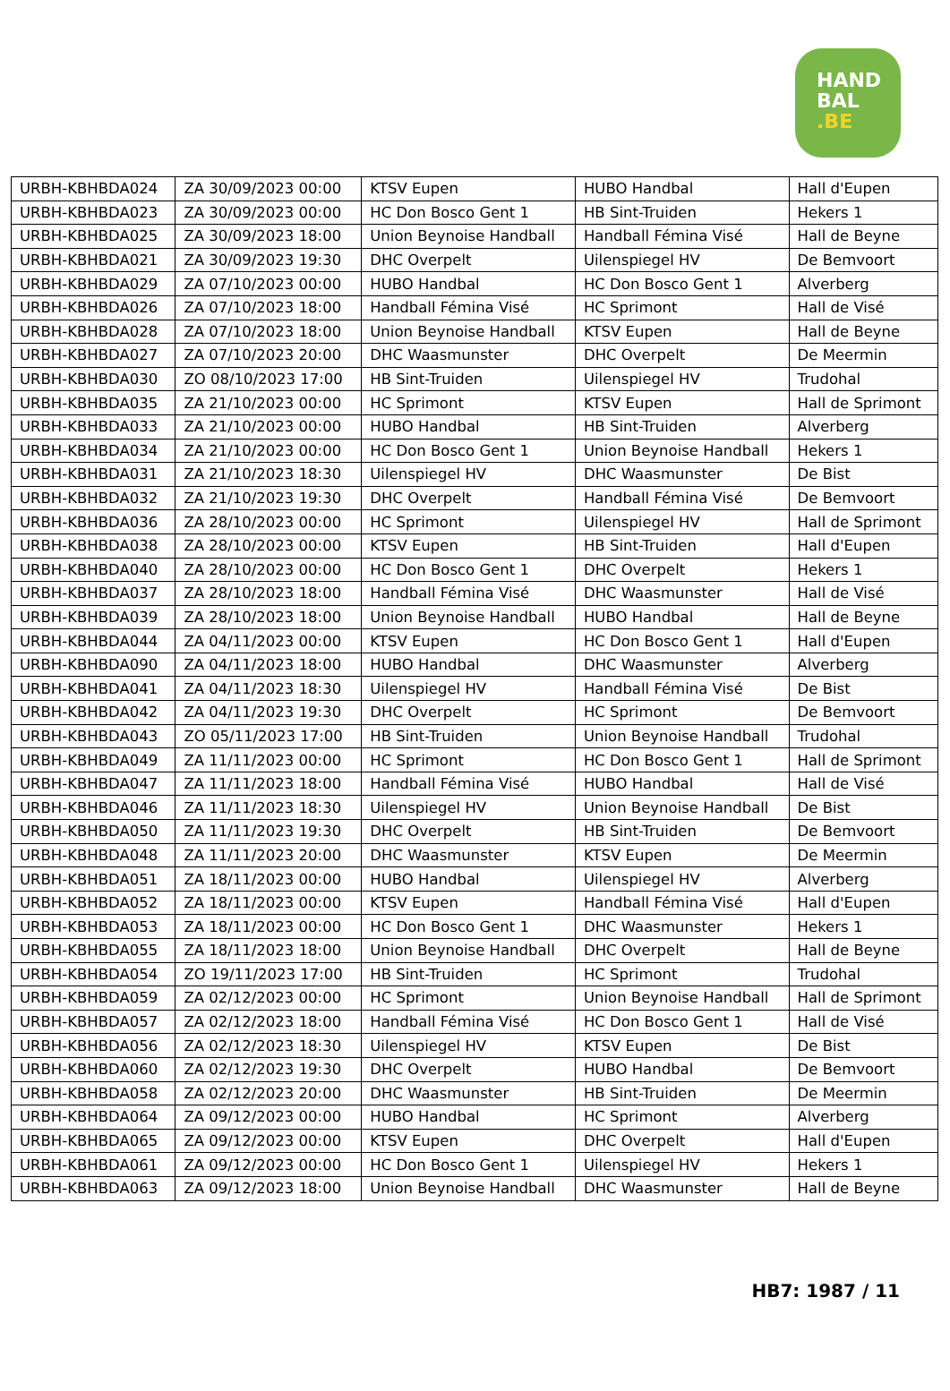HAND
BAL
.BE
| URBH-KBHBDA024 | ZA 30/09/2023 00:00 | KTSV Eupen | HUBO Handbal | Hall d'Eupen |
| URBH-KBHBDA023 | ZA 30/09/2023 00:00 | HC Don Bosco Gent 1 | HB Sint-Truiden | Hekers 1 |
| URBH-KBHBDA025 | ZA 30/09/2023 18:00 | Union Beynoise Handball | Handball Fémina Visé | Hall de Beyne |
| URBH-KBHBDA021 | ZA 30/09/2023 19:30 | DHC Overpelt | Uilenspiegel HV | De Bemvoort |
| URBH-KBHBDA029 | ZA 07/10/2023 00:00 | HUBO Handbal | HC Don Bosco Gent 1 | Alverberg |
| URBH-KBHBDA026 | ZA 07/10/2023 18:00 | Handball Fémina Visé | HC Sprimont | Hall de Visé |
| URBH-KBHBDA028 | ZA 07/10/2023 18:00 | Union Beynoise Handball | KTSV Eupen | Hall de Beyne |
| URBH-KBHBDA027 | ZA 07/10/2023 20:00 | DHC Waasmunster | DHC Overpelt | De Meermin |
| URBH-KBHBDA030 | ZO 08/10/2023 17:00 | HB Sint-Truiden | Uilenspiegel HV | Trudohal |
| URBH-KBHBDA035 | ZA 21/10/2023 00:00 | HC Sprimont | KTSV Eupen | Hall de Sprimont |
| URBH-KBHBDA033 | ZA 21/10/2023 00:00 | HUBO Handbal | HB Sint-Truiden | Alverberg |
| URBH-KBHBDA034 | ZA 21/10/2023 00:00 | HC Don Bosco Gent 1 | Union Beynoise Handball | Hekers 1 |
| URBH-KBHBDA031 | ZA 21/10/2023 18:30 | Uilenspiegel HV | DHC Waasmunster | De Bist |
| URBH-KBHBDA032 | ZA 21/10/2023 19:30 | DHC Overpelt | Handball Fémina Visé | De Bemvoort |
| URBH-KBHBDA036 | ZA 28/10/2023 00:00 | HC Sprimont | Uilenspiegel HV | Hall de Sprimont |
| URBH-KBHBDA038 | ZA 28/10/2023 00:00 | KTSV Eupen | HB Sint-Truiden | Hall d'Eupen |
| URBH-KBHBDA040 | ZA 28/10/2023 00:00 | HC Don Bosco Gent 1 | DHC Overpelt | Hekers 1 |
| URBH-KBHBDA037 | ZA 28/10/2023 18:00 | Handball Fémina Visé | DHC Waasmunster | Hall de Visé |
| URBH-KBHBDA039 | ZA 28/10/2023 18:00 | Union Beynoise Handball | HUBO Handbal | Hall de Beyne |
| URBH-KBHBDA044 | ZA 04/11/2023 00:00 | KTSV Eupen | HC Don Bosco Gent 1 | Hall d'Eupen |
| URBH-KBHBDA090 | ZA 04/11/2023 18:00 | HUBO Handbal | DHC Waasmunster | Alverberg |
| URBH-KBHBDA041 | ZA 04/11/2023 18:30 | Uilenspiegel HV | Handball Fémina Visé | De Bist |
| URBH-KBHBDA042 | ZA 04/11/2023 19:30 | DHC Overpelt | HC Sprimont | De Bemvoort |
| URBH-KBHBDA043 | ZO 05/11/2023 17:00 | HB Sint-Truiden | Union Beynoise Handball | Trudohal |
| URBH-KBHBDA049 | ZA 11/11/2023 00:00 | HC Sprimont | HC Don Bosco Gent 1 | Hall de Sprimont |
| URBH-KBHBDA047 | ZA 11/11/2023 18:00 | Handball Fémina Visé | HUBO Handbal | Hall de Visé |
| URBH-KBHBDA046 | ZA 11/11/2023 18:30 | Uilenspiegel HV | Union Beynoise Handball | De Bist |
| URBH-KBHBDA050 | ZA 11/11/2023 19:30 | DHC Overpelt | HB Sint-Truiden | De Bemvoort |
| URBH-KBHBDA048 | ZA 11/11/2023 20:00 | DHC Waasmunster | KTSV Eupen | De Meermin |
| URBH-KBHBDA051 | ZA 18/11/2023 00:00 | HUBO Handbal | Uilenspiegel HV | Alverberg |
| URBH-KBHBDA052 | ZA 18/11/2023 00:00 | KTSV Eupen | Handball Fémina Visé | Hall d'Eupen |
| URBH-KBHBDA053 | ZA 18/11/2023 00:00 | HC Don Bosco Gent 1 | DHC Waasmunster | Hekers 1 |
| URBH-KBHBDA055 | ZA 18/11/2023 18:00 | Union Beynoise Handball | DHC Overpelt | Hall de Beyne |
| URBH-KBHBDA054 | ZO 19/11/2023 17:00 | HB Sint-Truiden | HC Sprimont | Trudohal |
| URBH-KBHBDA059 | ZA 02/12/2023 00:00 | HC Sprimont | Union Beynoise Handball | Hall de Sprimont |
| URBH-KBHBDA057 | ZA 02/12/2023 18:00 | Handball Fémina Visé | HC Don Bosco Gent 1 | Hall de Visé |
| URBH-KBHBDA056 | ZA 02/12/2023 18:30 | Uilenspiegel HV | KTSV Eupen | De Bist |
| URBH-KBHBDA060 | ZA 02/12/2023 19:30 | DHC Overpelt | HUBO Handbal | De Bemvoort |
| URBH-KBHBDA058 | ZA 02/12/2023 20:00 | DHC Waasmunster | HB Sint-Truiden | De Meermin |
| URBH-KBHBDA064 | ZA 09/12/2023 00:00 | HUBO Handbal | HC Sprimont | Alverberg |
| URBH-KBHBDA065 | ZA 09/12/2023 00:00 | KTSV Eupen | DHC Overpelt | Hall d'Eupen |
| URBH-KBHBDA061 | ZA 09/12/2023 00:00 | HC Don Bosco Gent 1 | Uilenspiegel HV | Hekers 1 |
| URBH-KBHBDA063 | ZA 09/12/2023 18:00 | Union Beynoise Handball | DHC Waasmunster | Hall de Beyne |
HB7: 1987 / 11